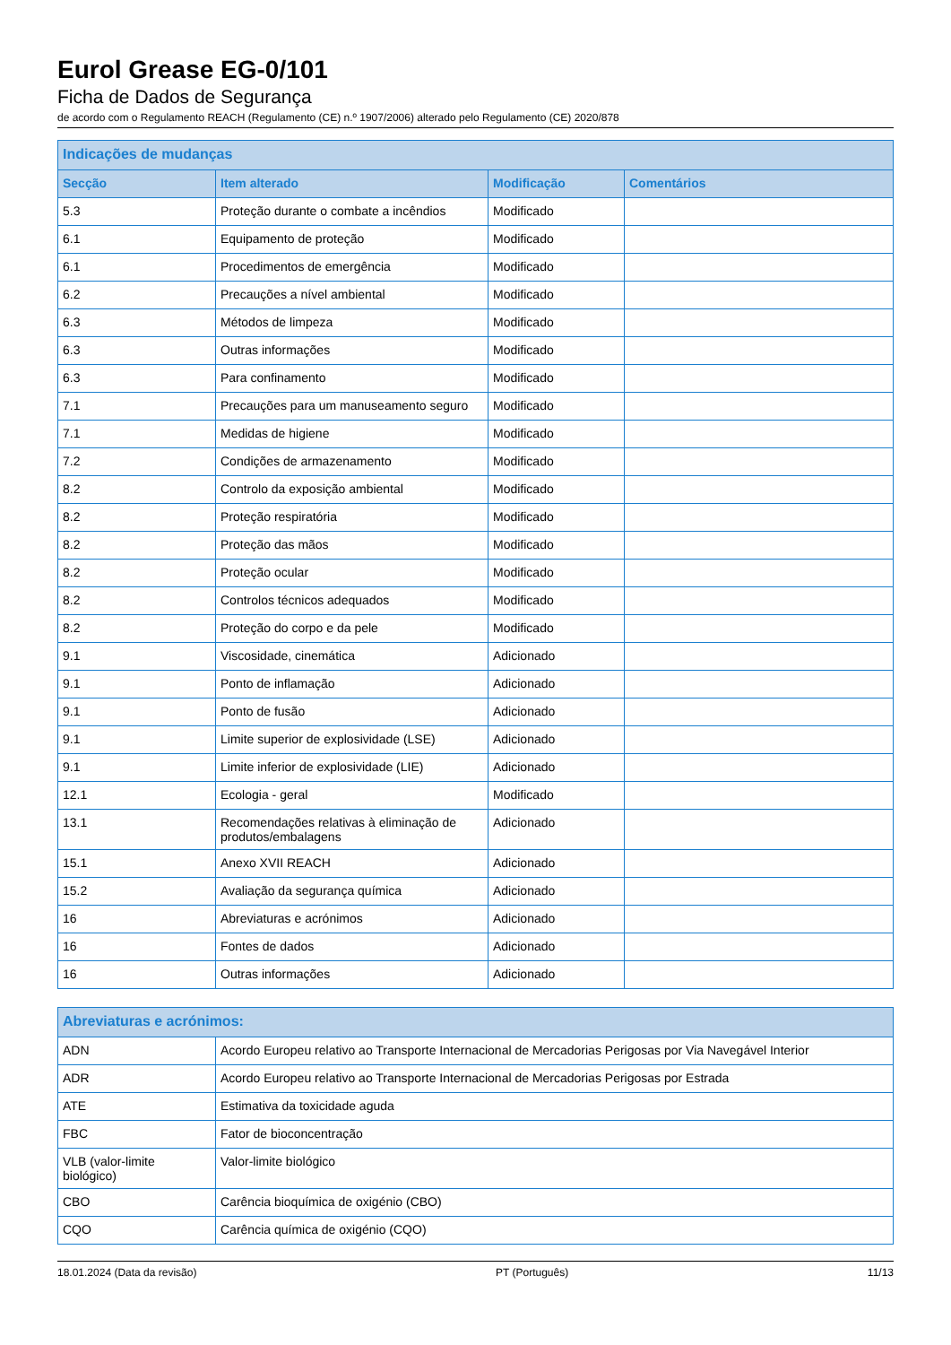Eurol Grease EG-0/101
Ficha de Dados de Segurança
de acordo com o Regulamento REACH (Regulamento (CE) n.º 1907/2006) alterado pelo Regulamento (CE) 2020/878
| Indicações de mudanças | | | |
| --- | --- | --- | --- |
| Secção | Item alterado | Modificação | Comentários |
| 5.3 | Proteção durante o combate a incêndios | Modificado | |
| 6.1 | Equipamento de proteção | Modificado | |
| 6.1 | Procedimentos de emergência | Modificado | |
| 6.2 | Precauções a nível ambiental | Modificado | |
| 6.3 | Métodos de limpeza | Modificado | |
| 6.3 | Outras informações | Modificado | |
| 6.3 | Para confinamento | Modificado | |
| 7.1 | Precauções para um manuseamento seguro | Modificado | |
| 7.1 | Medidas de higiene | Modificado | |
| 7.2 | Condições de armazenamento | Modificado | |
| 8.2 | Controlo da exposição ambiental | Modificado | |
| 8.2 | Proteção respiratória | Modificado | |
| 8.2 | Proteção das mãos | Modificado | |
| 8.2 | Proteção ocular | Modificado | |
| 8.2 | Controlos técnicos adequados | Modificado | |
| 8.2 | Proteção do corpo e da pele | Modificado | |
| 9.1 | Viscosidade, cinemática | Adicionado | |
| 9.1 | Ponto de inflamação | Adicionado | |
| 9.1 | Ponto de fusão | Adicionado | |
| 9.1 | Limite superior de explosividade (LSE) | Adicionado | |
| 9.1 | Limite inferior de explosividade (LIE) | Adicionado | |
| 12.1 | Ecologia - geral | Modificado | |
| 13.1 | Recomendações relativas à eliminação de produtos/embalagens | Adicionado | |
| 15.1 | Anexo XVII REACH | Adicionado | |
| 15.2 | Avaliação da segurança química | Adicionado | |
| 16 | Abreviaturas e acrónimos | Adicionado | |
| 16 | Fontes de dados | Adicionado | |
| 16 | Outras informações | Adicionado | |
| Abreviaturas e acrónimos: | |
| --- | --- |
| ADN | Acordo Europeu relativo ao Transporte Internacional de Mercadorias Perigosas por Via Navegável Interior |
| ADR | Acordo Europeu relativo ao Transporte Internacional de Mercadorias Perigosas por Estrada |
| ATE | Estimativa da toxicidade aguda |
| FBC | Fator de bioconcentração |
| VLB (valor-limite biológico) | Valor-limite biológico |
| CBO | Carência bioquímica de oxigénio (CBO) |
| CQO | Carência química de oxigénio (CQO) |
18.01.2024 (Data da revisão) PT (Português) 11/13